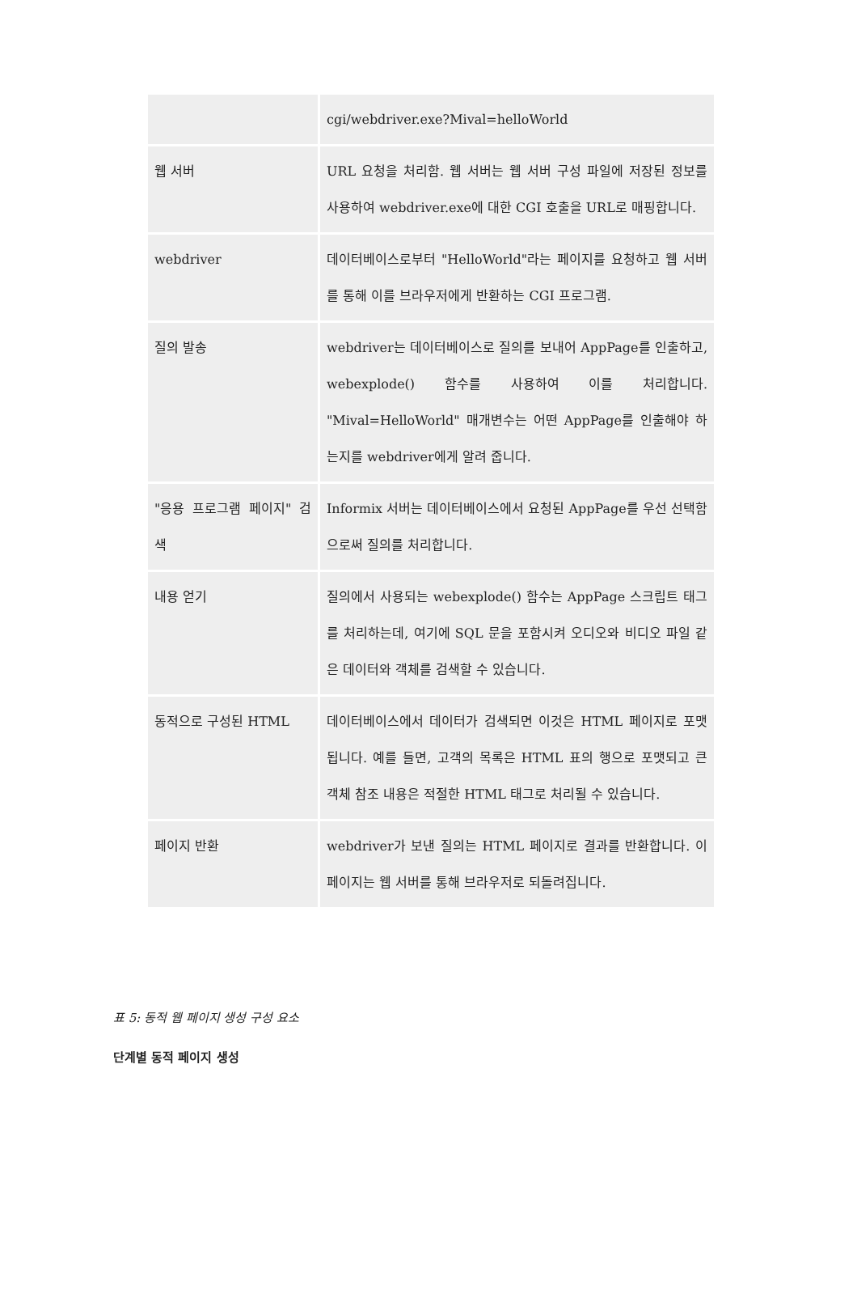| | cgi/webdriver.exe?Mival=helloWorld |
| 웹 서버 | URL 요청을 처리함. 웹 서버는 웹 서버 구성 파일에 저장된 정보를 사용하여 webdriver.exe에 대한 CGI 호출을 URL로 매핑합니다. |
| webdriver | 데이터베이스로부터 "HelloWorld"라는 페이지를 요청하고 웹 서버를 통해 이를 브라우저에게 반환하는 CGI 프로그램. |
| 질의 발송 | webdriver는 데이터베이스로 질의를 보내어 AppPage를 인출하고, webexplode() 함수를 사용하여 이를 처리합니다. "Mival=HelloWorld" 매개변수는 어떤 AppPage를 인출해야 하는지를 webdriver에게 알려 줍니다. |
| "응용 프로그램 페이지" 검색 | Informix 서버는 데이터베이스에서 요청된 AppPage를 우선 선택함으로써 질의를 처리합니다. |
| 내용 얻기 | 질의에서 사용되는 webexplode() 함수는 AppPage 스크립트 태그를 처리하는데, 여기에 SQL 문을 포함시켜 오디오와 비디오 파일 같은 데이터와 객체를 검색할 수 있습니다. |
| 동적으로 구성된 HTML | 데이터베이스에서 데이터가 검색되면 이것은 HTML 페이지로 포맷됩니다. 예를 들면, 고객의 목록은 HTML 표의 행으로 포맷되고 큰 객체 참조 내용은 적절한 HTML 태그로 처리될 수 있습니다. |
| 페이지 반환 | webdriver가 보낸 질의는 HTML 페이지로 결과를 반환합니다. 이 페이지는 웹 서버를 통해 브라우저로 되돌려집니다. |
표 5: 동적 웹 페이지 생성 구성 요소
단계별 동적 페이지 생성